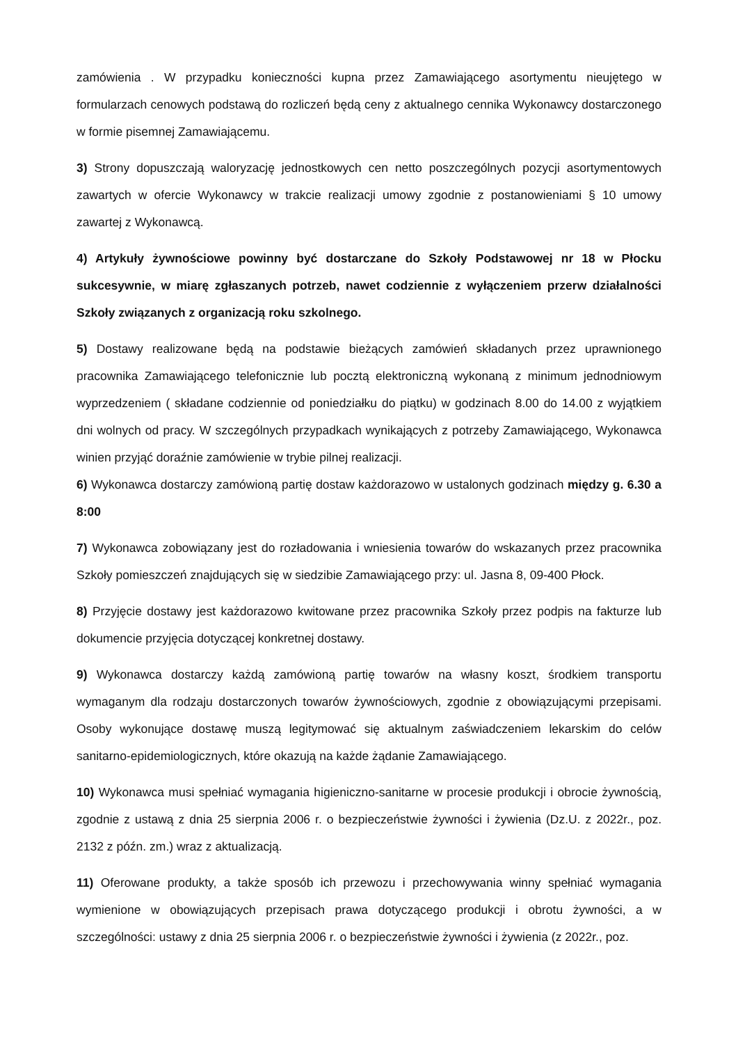zamówienia . W przypadku konieczności kupna przez Zamawiającego asortymentu nieujętego w formularzach cenowych podstawą do rozliczeń będą ceny z aktualnego cennika Wykonawcy dostarczonego w formie pisemnej Zamawiającemu.
3) Strony dopuszczają waloryzację jednostkowych cen netto poszczególnych pozycji asortymentowych zawartych w ofercie Wykonawcy w trakcie realizacji umowy zgodnie z postanowieniami § 10 umowy zawartej z Wykonawcą.
4) Artykuły żywnościowe powinny być dostarczane do Szkoły Podstawowej nr 18 w Płocku sukcesywnie, w miarę zgłaszanych potrzeb, nawet codziennie z wyłączeniem przerw działalności Szkoły związanych z organizacją roku szkolnego.
5) Dostawy realizowane będą na podstawie bieżących zamówień składanych przez uprawnionego pracownika Zamawiającego telefonicznie lub pocztą elektroniczną wykonaną z minimum jednodniowym wyprzedzeniem ( składane codziennie od poniedziałku do piątku) w godzinach 8.00 do 14.00 z wyjątkiem dni wolnych od pracy. W szczególnych przypadkach wynikających z potrzeby Zamawiającego, Wykonawca winien przyjąć doraźnie zamówienie w trybie pilnej realizacji.
6) Wykonawca dostarczy zamówioną partię dostaw każdorazowo w ustalonych godzinach między g. 6.30 a 8:00
7) Wykonawca zobowiązany jest do rozładowania i wniesienia towarów do wskazanych przez pracownika Szkoły pomieszczeń znajdujących się w siedzibie Zamawiającego przy: ul. Jasna 8, 09-400 Płock.
8) Przyjęcie dostawy jest każdorazowo kwitowane przez pracownika Szkoły przez podpis na fakturze lub dokumencie przyjęcia dotyczącej konkretnej dostawy.
9) Wykonawca dostarczy każdą zamówioną partię towarów na własny koszt, środkiem transportu wymaganym dla rodzaju dostarczonych towarów żywnościowych, zgodnie z obowiązującymi przepisami. Osoby wykonujące dostawę muszą legitymować się aktualnym zaświadczeniem lekarskim do celów sanitarno-epidemiologicznych, które okazują na każde żądanie Zamawiającego.
10) Wykonawca musi spełniać wymagania higieniczno-sanitarne w procesie produkcji i obrocie żywnością, zgodnie z ustawą z dnia 25 sierpnia 2006 r. o bezpieczeństwie żywności i żywienia (Dz.U. z 2022r., poz. 2132 z późn. zm.) wraz z aktualizacją.
11) Oferowane produkty, a także sposób ich przewozu i przechowywania winny spełniać wymagania wymienione w obowiązujących przepisach prawa dotyczącego produkcji i obrotu żywności, a w szczególności: ustawy z dnia 25 sierpnia 2006 r. o bezpieczeństwie żywności i żywienia (z 2022r., poz.